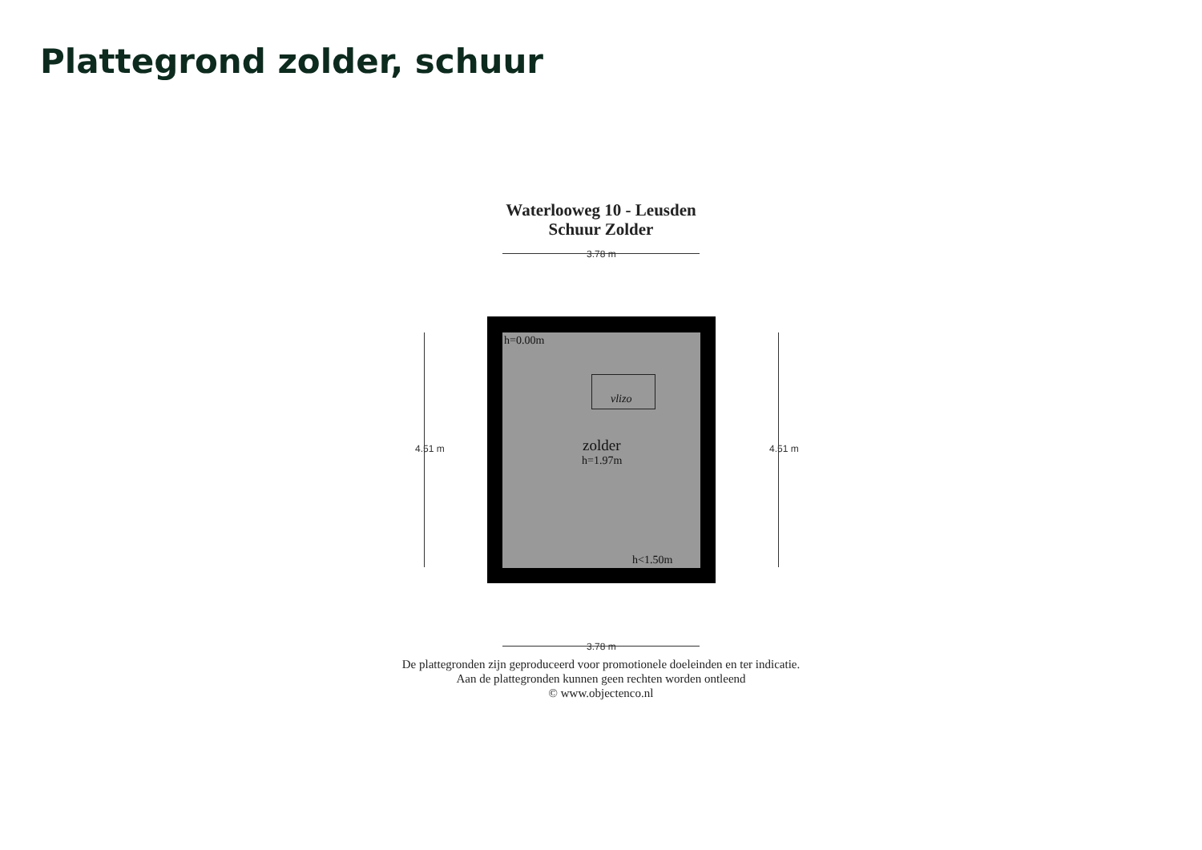Plattegrond zolder, schuur
Waterlooweg 10 - Leusden
Schuur Zolder
3.78 m
3.78 m
4.51 m 4.51 m
h=0.00m
vlizo
zolder
h=1.97m
h<1.50m
De plattegronden zijn geproduceerd voor promotionele doeleinden en ter indicatie.
Aan de plattegronden kunnen geen rechten worden ontleend
© www.objectenco.nl